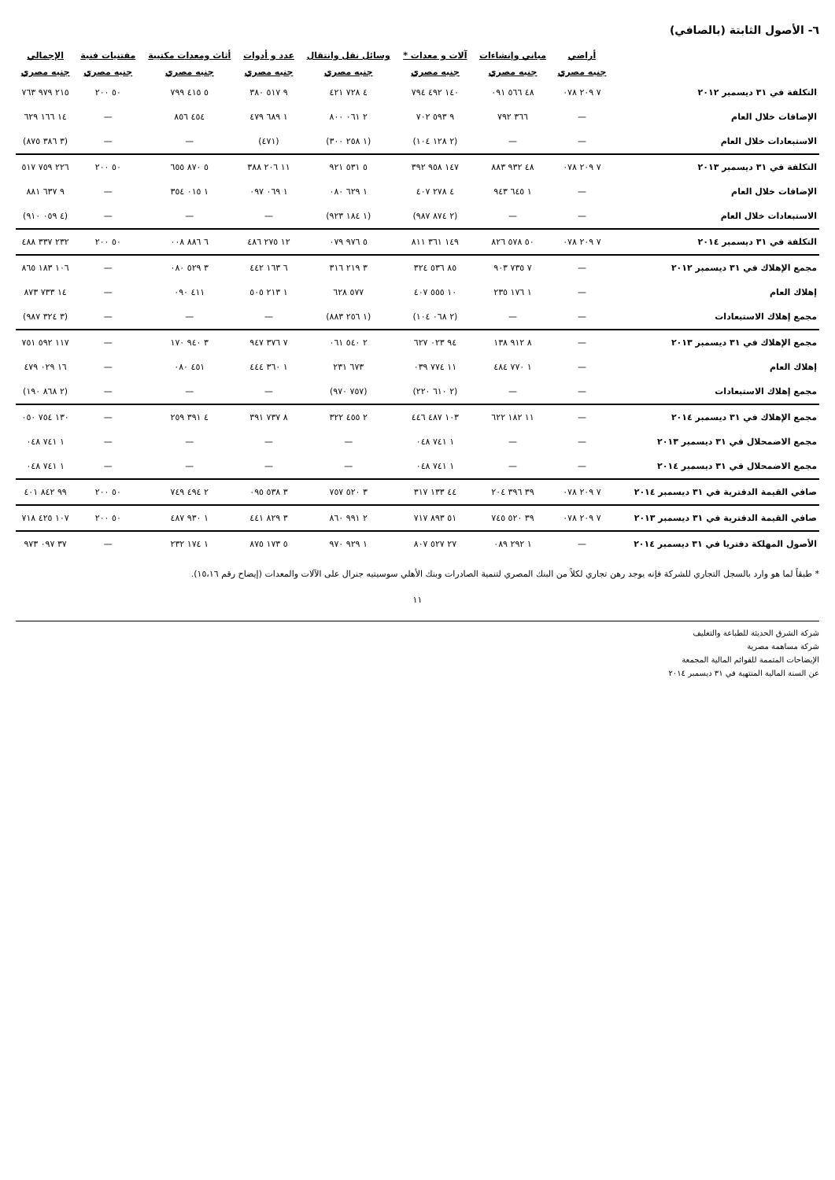٦- الأصول الثابتة (بالصافي)
| | أراضي | مباني وإنشاءات | آلات و معدات * | وسائل نقل وانتقال | عدد و أدوات | أثاث ومعدات مكتبية | مقتنيات فنية | الإجمالي |
| --- | --- | --- | --- | --- | --- | --- | --- | --- |
| | جنيه مصري | جنيه مصري | جنيه مصري | جنيه مصري | جنيه مصري | جنيه مصري | جنيه مصري | جنيه مصري |
| التكلفة في ٣١ ديسمبر ٢٠١٢ | ٧ ٢٠٩ ٠٧٨ | ٤٨ ٥٦٦ ٠٩١ | ١٤٠ ٤٩٢ ٧٩٤ | ٤ ٧٢٨ ٤٢١ | ٩ ٥١٧ ٣٨٠ | ٥ ٤١٥ ٧٩٩ | ٥٠ ٢٠٠ | ٢١٥ ٩٧٩ ٧٦٣ |
| الإضافات خلال العام | — | ٣٦٦ ٧٩٢ | ٩ ٥٩٣ ٧٠٢ | ٢ ٠٦١ ٨٠٠ | ١ ٦٨٩ ٤٧٩ | ٤٥٤ ٨٥٦ | — | ١٤ ١٦٦ ٦٢٩ |
| الاستبعادات خلال العام | — | — | (٢ ١٢٨ ١٠٤) | (١ ٢٥٨ ٣٠٠) | (٤٧١) | — | — | (٣ ٣٨٦ ٨٧٥) |
| التكلفة في ٣١ ديسمبر ٢٠١٣ | ٧ ٢٠٩ ٠٧٨ | ٤٨ ٩٣٢ ٨٨٣ | ١٤٧ ٩٥٨ ٣٩٢ | ٥ ٥٣١ ٩٢١ | ١١ ٢٠٦ ٣٨٨ | ٥ ٨٧٠ ٦٥٥ | ٥٠ ٢٠٠ | ٢٢٦ ٧٥٩ ٥١٧ |
| الإضافات خلال العام | — | ١ ٦٤٥ ٩٤٣ | ٤ ٢٧٨ ٤٠٧ | ١ ٦٢٩ ٠٨٠ | ١ ٠٦٩ ٠٩٧ | ١ ٠١٥ ٣٥٤ | — | ٩ ٦٣٧ ٨٨١ |
| الاستبعادات خلال العام | — | — | (٢ ٨٧٤ ٩٨٧) | (١ ١٨٤ ٩٢٣) | — | — | — | (٤ ٠٥٩ ٩١٠) |
| التكلفة في ٣١ ديسمبر ٢٠١٤ | ٧ ٢٠٩ ٠٧٨ | ٥٠ ٥٧٨ ٨٢٦ | ١٤٩ ٣٦١ ٨١١ | ٥ ٩٧٦ ٠٧٩ | ١٢ ٢٧٥ ٤٨٦ | ٦ ٨٨٦ ٠٠٨ | ٥٠ ٢٠٠ | ٢٣٢ ٣٣٧ ٤٨٨ |
| مجمع الإهلاك في ٣١ ديسمبر ٢٠١٢ | — | ٧ ٧٣٥ ٩٠٣ | ٨٥ ٥٣٦ ٣٢٤ | ٣ ٢١٩ ٣١٦ | ٦ ١٦٣ ٤٤٢ | ٣ ٥٢٩ ٠٨٠ | — | ١٠٦ ١٨٣ ٨٦٥ |
| إهلاك العام | — | ١ ١٧٦ ٢٣٥ | ١٠ ٥٥٥ ٤٠٧ | ٥٧٧ ٦٢٨ | ١ ٢١٣ ٥٠٥ | ٤١١ ٠٩٠ | — | ١٤ ٧٣٣ ٨٧٣ |
| مجمع إهلاك الاستبعادات | — | — | (٢ ٠٦٨ ١٠٤) | (١ ٢٥٦ ٨٨٣) | — | — | — | (٣ ٣٢٤ ٩٨٧) |
| مجمع الإهلاك في ٣١ ديسمبر ٢٠١٣ | — | ٨ ٩١٢ ١٣٨ | ٩٤ ٠٢٣ ٦٢٧ | ٢ ٥٤٠ ٠٦١ | ٧ ٣٧٦ ٩٤٧ | ٣ ٩٤٠ ١٧٠ | — | ١١٧ ٥٩٢ ٧٥١ |
| إهلاك العام | — | ١ ٧٧٠ ٤٨٤ | ١١ ٧٧٤ ٠٣٩ | ٦٧٣ ٢٣١ | ١ ٣٦٠ ٤٤٤ | ٤٥١ ٠٨٠ | — | ١٦ ٠٢٩ ٤٧٩ |
| مجمع إهلاك الاستبعادات | — | — | (٢ ٦١٠ ٢٢٠) | (٧٥٧ ٩٧٠) | — | — | — | (٢ ٨٦٨ ١٩٠) |
| مجمع الإهلاك في ٣١ ديسمبر ٢٠١٤ | — | ١١ ١٨٢ ٦٢٢ | ١٠٣ ٤٨٧ ٤٤٦ | ٢ ٤٥٥ ٣٢٢ | ٨ ٧٣٧ ٣٩١ | ٤ ٣٩١ ٢٥٩ | — | ١٣٠ ٧٥٤ ٠٥٠ |
| مجمع الاضمحلال في ٣١ ديسمبر ٢٠١٣ | — | — | ١ ٧٤١ ٠٤٨ | — | — | — | — | ١ ٧٤١ ٠٤٨ |
| مجمع الاضمحلال في ٣١ ديسمبر ٢٠١٤ | — | — | ١ ٧٤١ ٠٤٨ | — | — | — | — | ١ ٧٤١ ٠٤٨ |
| صافي القيمة الدفترية في ٣١ ديسمبر ٢٠١٤ | ٧ ٢٠٩ ٠٧٨ | ٣٩ ٣٩٦ ٢٠٤ | ٤٤ ١٣٣ ٣١٧ | ٣ ٥٢٠ ٧٥٧ | ٣ ٥٣٨ ٠٩٥ | ٢ ٤٩٤ ٧٤٩ | ٥٠ ٢٠٠ | ٩٩ ٨٤٢ ٤٠١ |
| صافي القيمة الدفترية في ٣١ ديسمبر ٢٠١٣ | ٧ ٢٠٩ ٠٧٨ | ٣٩ ٥٢٠ ٧٤٥ | ٥١ ٨٩٣ ٧١٧ | ٢ ٩٩١ ٨٦٠ | ٣ ٨٢٩ ٤٤١ | ١ ٩٣٠ ٤٨٧ | ٥٠ ٢٠٠ | ١٠٧ ٤٢٥ ٧١٨ |
| الأصول المهلكة دفتريا في ٣١ ديسمبر ٢٠١٤ | — | ١ ٢٩٢ ٠٨٩ | ٢٧ ٥٢٧ ٨٠٧ | ١ ٩٢٩ ٩٧٠ | ٥ ١٧٣ ٨٧٥ | ١ ١٧٤ ٢٣٢ | — | ٣٧ ٠٩٧ ٩٧٣ |
* طبقاً لما هو وارد بالسجل التجاري للشركة فإنه يوجد رهن تجاري لكلاً من البنك المصري لتنمية الصادرات وبنك الأهلي سوسيتيه جنرال على الآلات والمعدات (إيضاح رقم ١٥،١٦).
١١
شركة الشرق الحديثة للطباعة والتغليف
شركة مساهمة مصرية
الإيضاحات المتممة للقوائم المالية المجمعة
عن السنة المالية المنتهية في ٣١ ديسمبر ٢٠١٤